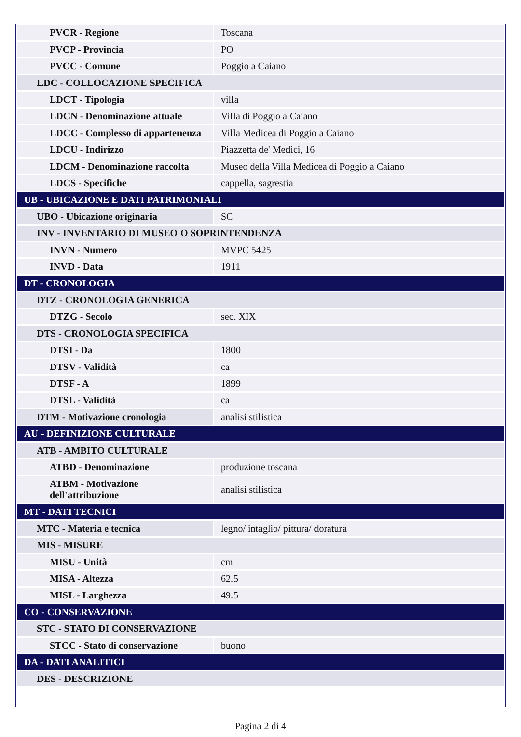| PVCR - Regione | Toscana |
| PVCP - Provincia | PO |
| PVCC - Comune | Poggio a Caiano |
| LDC - COLLOCAZIONE SPECIFICA | |
| LDCT - Tipologia | villa |
| LDCN - Denominazione attuale | Villa di Poggio a Caiano |
| LDCC - Complesso di appartenenza | Villa Medicea di Poggio a Caiano |
| LDCU - Indirizzo | Piazzetta de' Medici, 16 |
| LDCM - Denominazione raccolta | Museo della Villa Medicea di Poggio a Caiano |
| LDCS - Specifiche | cappella, sagrestia |
| UB - UBICAZIONE E DATI PATRIMONIALI | |
| UBO - Ubicazione originaria | SC |
| INV - INVENTARIO DI MUSEO O SOPRINTENDENZA | |
| INVN - Numero | MVPC 5425 |
| INVD - Data | 1911 |
| DT - CRONOLOGIA | |
| DTZ - CRONOLOGIA GENERICA | |
| DTZG - Secolo | sec. XIX |
| DTS - CRONOLOGIA SPECIFICA | |
| DTSI - Da | 1800 |
| DTSV - Validità | ca |
| DTSF - A | 1899 |
| DTSL - Validità | ca |
| DTM - Motivazione cronologia | analisi stilistica |
| AU - DEFINIZIONE CULTURALE | |
| ATB - AMBITO CULTURALE | |
| ATBD - Denominazione | produzione toscana |
| ATBM - Motivazione dell'attribuzione | analisi stilistica |
| MT - DATI TECNICI | |
| MTC - Materia e tecnica | legno/ intaglio/ pittura/ doratura |
| MIS - MISURE | |
| MISU - Unità | cm |
| MISA - Altezza | 62.5 |
| MISL - Larghezza | 49.5 |
| CO - CONSERVAZIONE | |
| STC - STATO DI CONSERVAZIONE | |
| STCC - Stato di conservazione | buono |
| DA - DATI ANALITICI | |
| DES - DESCRIZIONE | |
Pagina 2 di 4